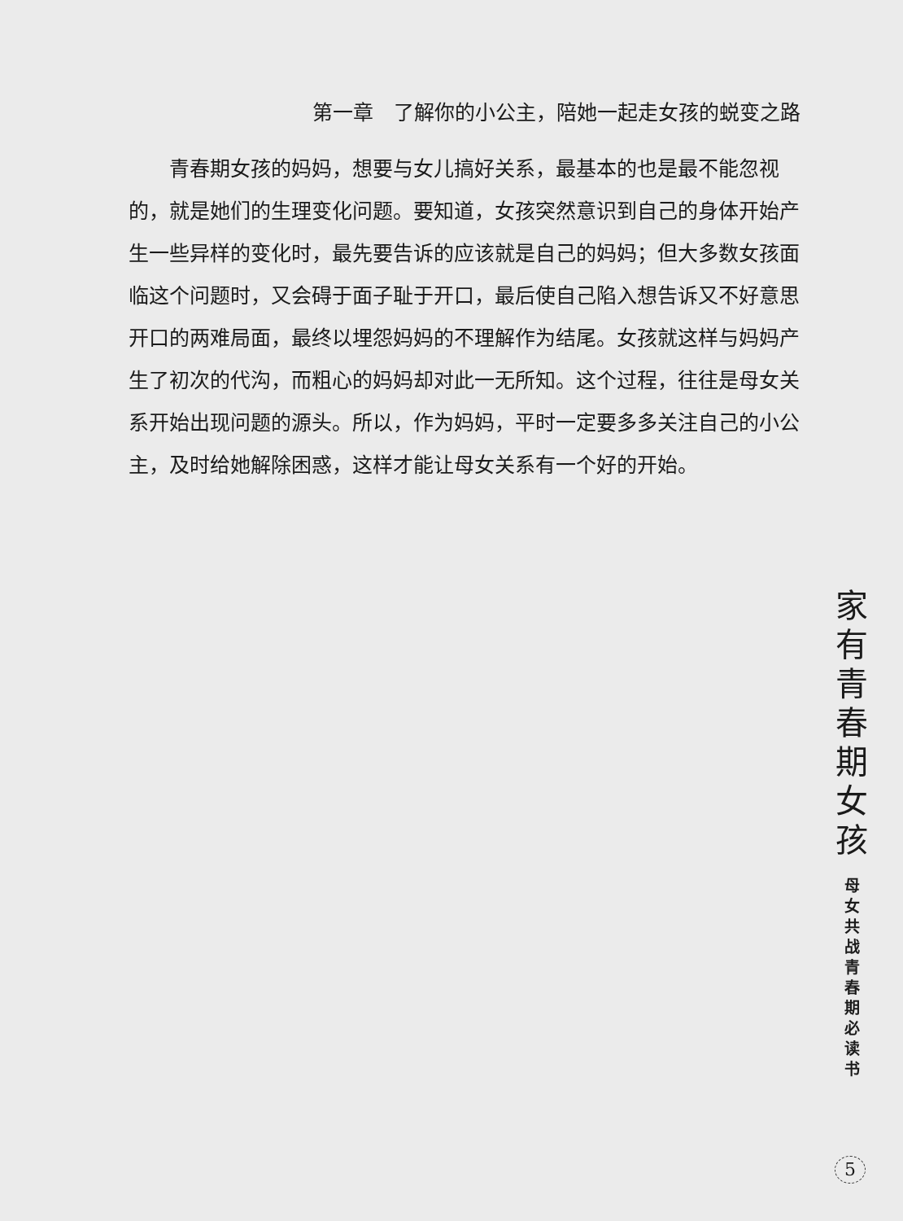第一章　了解你的小公主，陪她一起走女孩的蜕变之路
青春期女孩的妈妈，想要与女儿搞好关系，最基本的也是最不能忽视的，就是她们的生理变化问题。要知道，女孩突然意识到自己的身体开始产生一些异样的变化时，最先要告诉的应该就是自己的妈妈；但大多数女孩面临这个问题时，又会碍于面子耻于开口，最后使自己陷入想告诉又不好意思开口的两难局面，最终以埋怨妈妈的不理解作为结尾。女孩就这样与妈妈产生了初次的代沟，而粗心的妈妈却对此一无所知。这个过程，往往是母女关系开始出现问题的源头。所以，作为妈妈，平时一定要多多关注自己的小公主，及时给她解除困惑，这样才能让母女关系有一个好的开始。
家
有
青
春
期
女
孩
母
女
共
战
青
春
期
必
读
书
5